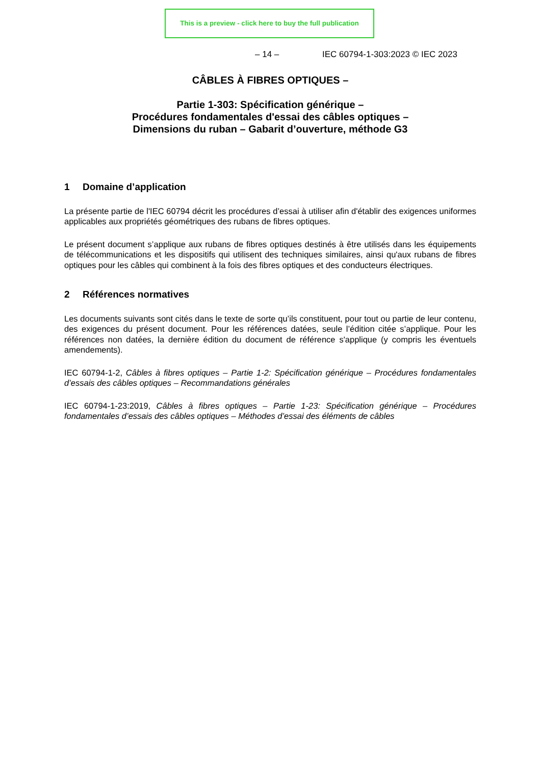This is a preview - click here to buy the full publication
– 14 – IEC 60794-1-303:2023 © IEC 2023
CÂBLES À FIBRES OPTIQUES –
Partie 1-303: Spécification générique –
Procédures fondamentales d'essai des câbles optiques –
Dimensions du ruban – Gabarit d’ouverture, méthode G3
1 Domaine d’application
La présente partie de l'IEC 60794 décrit les procédures d’essai à utiliser afin d'établir des exigences uniformes applicables aux propriétés géométriques des rubans de fibres optiques.
Le présent document s’applique aux rubans de fibres optiques destinés à être utilisés dans les équipements de télécommunications et les dispositifs qui utilisent des techniques similaires, ainsi qu'aux rubans de fibres optiques pour les câbles qui combinent à la fois des fibres optiques et des conducteurs électriques.
2 Références normatives
Les documents suivants sont cités dans le texte de sorte qu’ils constituent, pour tout ou partie de leur contenu, des exigences du présent document. Pour les références datées, seule l’édition citée s’applique. Pour les références non datées, la dernière édition du document de référence s'applique (y compris les éventuels amendements).
IEC 60794-1-2, Câbles à fibres optiques – Partie 1-2: Spécification générique – Procédures fondamentales d’essais des câbles optiques – Recommandations générales
IEC 60794-1-23:2019, Câbles à fibres optiques – Partie 1-23: Spécification générique – Procédures fondamentales d’essais des câbles optiques – Méthodes d’essai des éléments de câbles